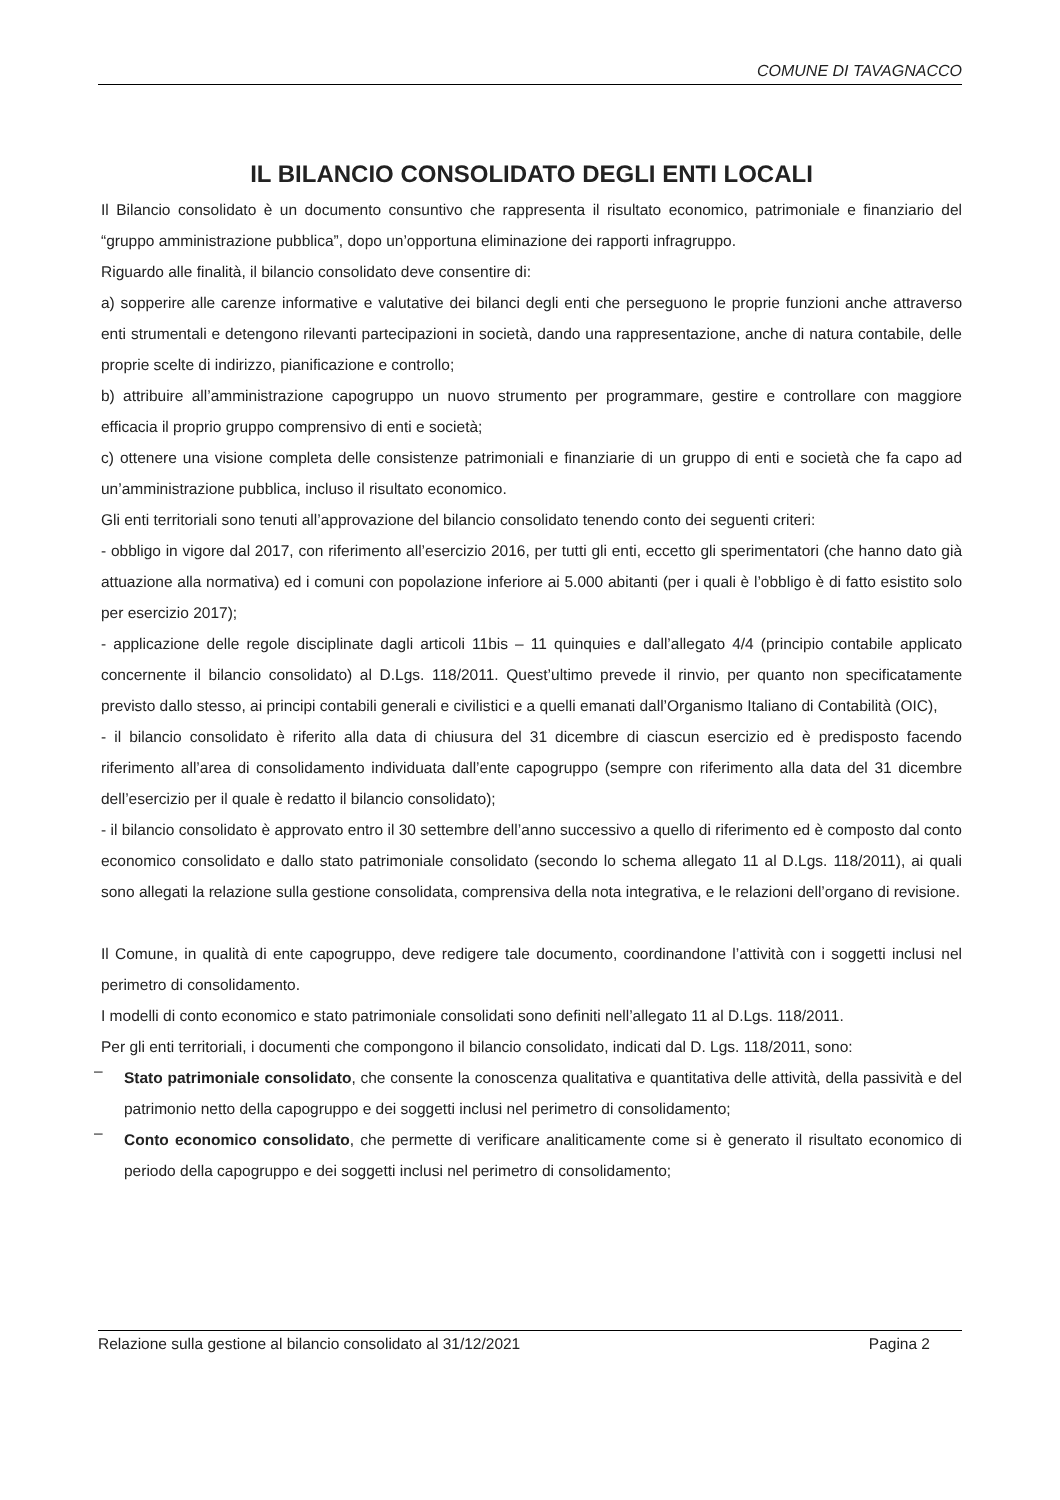COMUNE DI TAVAGNACCO
IL BILANCIO CONSOLIDATO DEGLI ENTI LOCALI
Il Bilancio consolidato è un documento consuntivo che rappresenta il risultato economico, patrimoniale e finanziario del “gruppo amministrazione pubblica”, dopo un’opportuna eliminazione dei rapporti infragruppo.
Riguardo alle finalità, il bilancio consolidato deve consentire di:
a) sopperire alle carenze informative e valutative dei bilanci degli enti che perseguono le proprie funzioni anche attraverso enti strumentali e detengono rilevanti partecipazioni in società, dando una rappresentazione, anche di natura contabile, delle proprie scelte di indirizzo, pianificazione e controllo;
b) attribuire all’amministrazione capogruppo un nuovo strumento per programmare, gestire e controllare con maggiore efficacia il proprio gruppo comprensivo di enti e società;
c) ottenere una visione completa delle consistenze patrimoniali e finanziarie di un gruppo di enti e società che fa capo ad un’amministrazione pubblica, incluso il risultato economico.
Gli enti territoriali sono tenuti all’approvazione del bilancio consolidato tenendo conto dei seguenti criteri:
- obbligo in vigore dal 2017, con riferimento all’esercizio 2016, per tutti gli enti, eccetto gli sperimentatori (che hanno dato già attuazione alla normativa) ed i comuni con popolazione inferiore ai 5.000 abitanti (per i quali è l’obbligo è di fatto esistito solo per esercizio 2017);
- applicazione delle regole disciplinate dagli articoli 11bis – 11 quinquies e dall’allegato 4/4 (principio contabile applicato concernente il bilancio consolidato) al D.Lgs. 118/2011. Quest’ultimo prevede il rinvio, per quanto non specificatamente previsto dallo stesso, ai principi contabili generali e civilistici e a quelli emanati dall’Organismo Italiano di Contabilità (OIC),
- il bilancio consolidato è riferito alla data di chiusura del 31 dicembre di ciascun esercizio ed è predisposto facendo riferimento all’area di consolidamento individuata dall’ente capogruppo (sempre con riferimento alla data del 31 dicembre dell’esercizio per il quale è redatto il bilancio consolidato);
- il bilancio consolidato è approvato entro il 30 settembre dell’anno successivo a quello di riferimento ed è composto dal conto economico consolidato e dallo stato patrimoniale consolidato (secondo lo schema allegato 11 al D.Lgs. 118/2011), ai quali sono allegati la relazione sulla gestione consolidata, comprensiva della nota integrativa, e le relazioni dell’organo di revisione.
Il Comune, in qualità di ente capogruppo, deve redigere tale documento, coordinandone l’attività con i soggetti inclusi nel perimetro di consolidamento.
I modelli di conto economico e stato patrimoniale consolidati sono definiti nell’allegato 11 al D.Lgs. 118/2011.
Per gli enti territoriali, i documenti che compongono il bilancio consolidato, indicati dal D. Lgs. 118/2011, sono:
–
Stato patrimoniale consolidato, che consente la conoscenza qualitativa e quantitativa delle attività, della passività e del patrimonio netto della capogruppo e dei soggetti inclusi nel perimetro di consolidamento;
–
Conto economico consolidato, che permette di verificare analiticamente come si è generato il risultato economico di periodo della capogruppo e dei soggetti inclusi nel perimetro di consolidamento;
Relazione sulla gestione al bilancio consolidato al 31/12/2021 Pagina 2